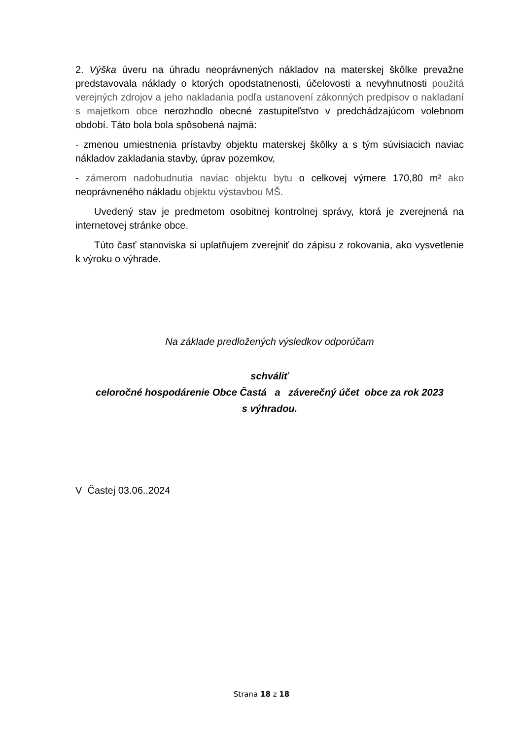2. Výška úveru na úhradu neoprávnených nákladov na materskej škôlke prevažne predstavovala náklady o ktorých opodstatnenosti, účelovosti a nevyhnutnosti použitá verejných zdrojov a jeho nakladania podľa ustanovení zákonných predpisov o nakladaní s majetkom obce nerozhodlo obecné zastupiteľstvo v predchádzajúcom volebnom období. Táto bola bola spôsobená najmä:
- zmenou umiestnenia prístavby objektu materskej škôlky a s tým súvisiacich naviac nákladov zakladania stavby, úprav pozemkov,
- zámerom nadobudnutia naviac objektu bytu o celkovej výmere 170,80 m² ako neoprávneného nákladu objektu výstavbou MŠ.
Uvedený stav je predmetom osobitnej kontrolnej správy, ktorá je zverejnená na internetovej stránke obce.
Túto časť stanoviska si uplatňujem zverejniť do zápisu z rokovania, ako vysvetlenie k výroku o výhrade.
Na základe predložených výsledkov odporúčam
schváliť
celoročné hospodárenie Obce Častá a záverečný účet obce za rok 2023
s výhradou.
V Častej 03.06..2024
Strana 18 z 18